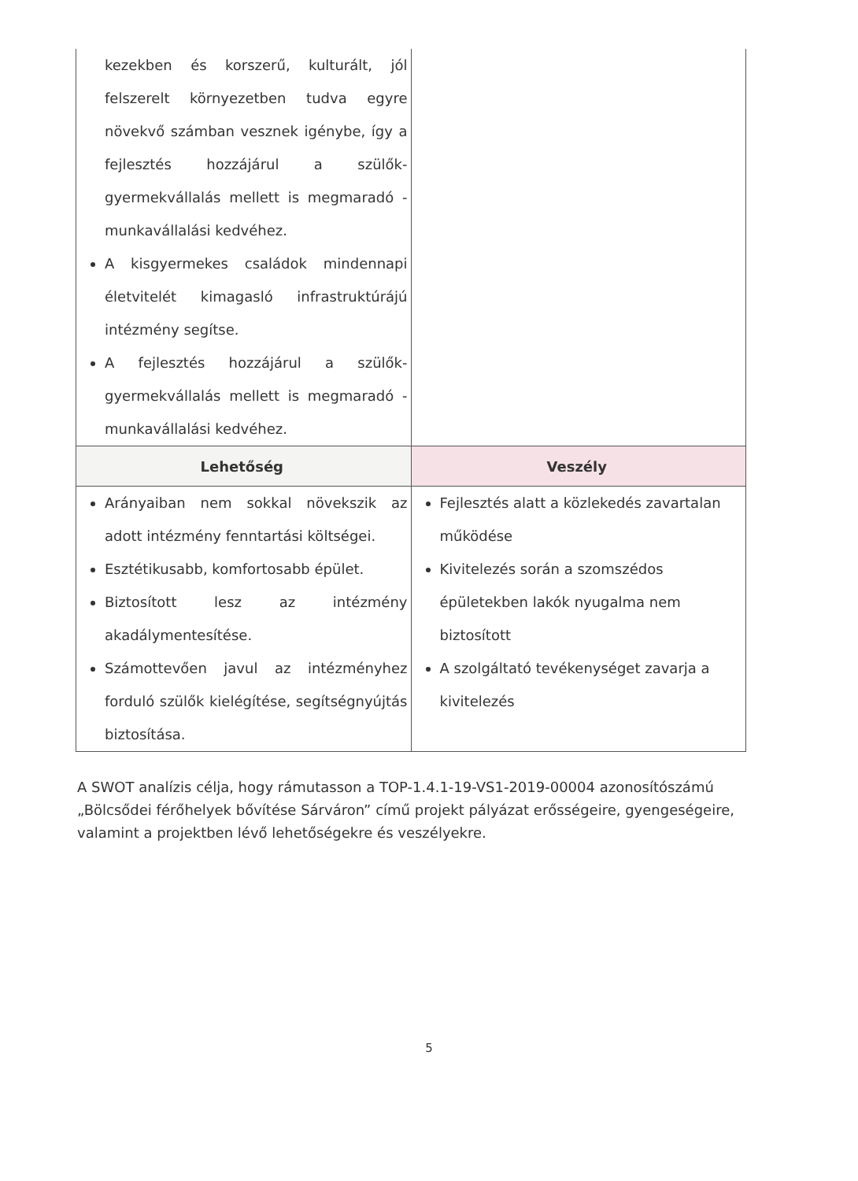| kezekben és korszerű, kulturált, jól felszerelt környezetben tudva egyre növekvő számban vesznek igénybe, így a fejlesztés hozzájárul a szülők-gyermekvállalás mellett is megmaradó - munkavállalási kedvéhez. A kisgyermekes családok mindennapi életvitelét kimagasló infrastruktúrájú intézmény segítse. A fejlesztés hozzájárul a szülők-gyermekvállalás mellett is megmaradó - munkavállalási kedvéhez. | |
| Lehetőség | Veszély |
| Arányaiban nem sokkal növekszik az adott intézmény fenntartási költségei. Esztétikusabb, komfortosabb épület. Biztosított lesz az intézmény akadálymentesítése. Számottevően javul az intézményhez forduló szülők kielégítése, segítségnyújtás biztosítása. | Fejlesztés alatt a közlekedés zavartalan működése Kivitelezés során a szomszédos épületekben lakók nyugalma nem biztosított A szolgáltató tevékenységet zavarja a kivitelezés |
A SWOT analízis célja, hogy rámutasson a TOP-1.4.1-19-VS1-2019-00004 azonosítószámú „Bölcsődei férőhelyek bővítése Sárváron” című projekt pályázat erősségeire, gyengeségeire, valamint a projektben lévő lehetőségekre és veszélyekre.
5